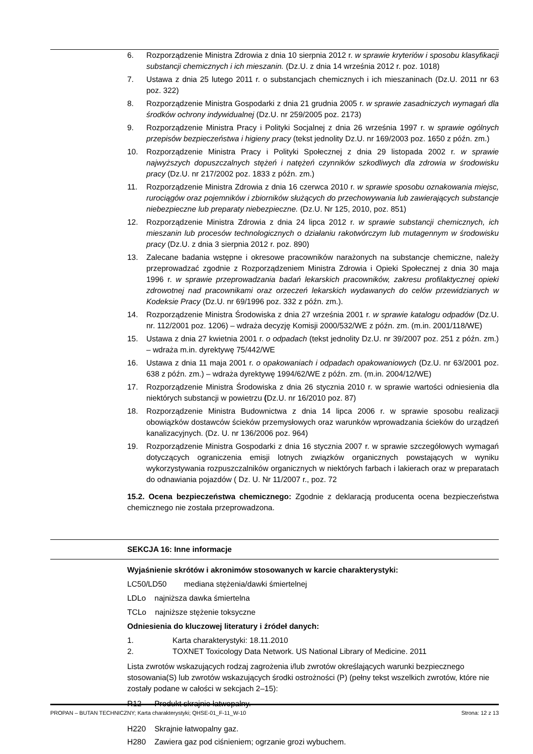6. Rozporządzenie Ministra Zdrowia z dnia 10 sierpnia 2012 r. w sprawie kryteriów i sposobu klasyfikacji substancji chemicznych i ich mieszanin. (Dz.U. z dnia 14 września 2012 r. poz. 1018)
7. Ustawa z dnia 25 lutego 2011 r. o substancjach chemicznych i ich mieszaninach (Dz.U. 2011 nr 63 poz. 322)
8. Rozporządzenie Ministra Gospodarki z dnia 21 grudnia 2005 r. w sprawie zasadniczych wymagań dla środków ochrony indywidualnej (Dz.U. nr 259/2005 poz. 2173)
9. Rozporządzenie Ministra Pracy i Polityki Socjalnej z dnia 26 września 1997 r. w sprawie ogólnych przepisów bezpieczeństwa i higieny pracy (tekst jednolity Dz.U. nr 169/2003 poz. 1650 z późn. zm.)
10. Rozporządzenie Ministra Pracy i Polityki Społecznej z dnia 29 listopada 2002 r. w sprawie najwyższych dopuszczalnych stężeń i natężeń czynników szkodliwych dla zdrowia w środowisku pracy (Dz.U. nr 217/2002 poz. 1833 z późn. zm.)
11. Rozporządzenie Ministra Zdrowia z dnia 16 czerwca 2010 r. w sprawie sposobu oznakowania miejsc, rurociągów oraz pojemników i zbiorników służących do przechowywania lub zawierających substancje niebezpieczne lub preparaty niebezpieczne. (Dz.U. Nr 125, 2010, poz. 851)
12. Rozporządzenie Ministra Zdrowia z dnia 24 lipca 2012 r. w sprawie substancji chemicznych, ich mieszanin lub procesów technologicznych o działaniu rakotwórczym lub mutagennym w środowisku pracy (Dz.U. z dnia 3 sierpnia 2012 r. poz. 890)
13. Zalecane badania wstępne i okresowe pracowników narażonych na substancje chemiczne, należy przeprowadzać zgodnie z Rozporządzeniem Ministra Zdrowia i Opieki Społecznej z dnia 30 maja 1996 r. w sprawie przeprowadzania badań lekarskich pracowników, zakresu profilaktycznej opieki zdrowotnej nad pracownikami oraz orzeczeń lekarskich wydawanych do celów przewidzianych w Kodeksie Pracy (Dz.U. nr 69/1996 poz. 332 z późn. zm.).
14. Rozporządzenie Ministra Środowiska z dnia 27 września 2001 r. w sprawie katalogu odpadów (Dz.U. nr. 112/2001 poz. 1206) – wdraża decyzję Komisji 2000/532/WE z późn. zm. (m.in. 2001/118/WE)
15. Ustawa z dnia 27 kwietnia 2001 r. o odpadach (tekst jednolity Dz.U. nr 39/2007 poz. 251 z późn. zm.) – wdraża m.in. dyrektywę 75/442/WE
16. Ustawa z dnia 11 maja 2001 r. o opakowaniach i odpadach opakowaniowych (Dz.U. nr 63/2001 poz. 638 z późn. zm.) – wdraża dyrektywę 1994/62/WE z późn. zm. (m.in. 2004/12/WE)
17. Rozporządzenie Ministra Środowiska z dnia 26 stycznia 2010 r. w sprawie wartości odniesienia dla niektórych substancji w powietrzu (Dz.U. nr 16/2010 poz. 87)
18. Rozporządzenie Ministra Budownictwa z dnia 14 lipca 2006 r. w sprawie sposobu realizacji obowiązków dostawców ścieków przemysłowych oraz warunków wprowadzania ścieków do urządzeń kanalizacyjnych. (Dz. U. nr 136/2006 poz. 964)
19. Rozporządzenie Ministra Gospodarki z dnia 16 stycznia 2007 r. w sprawie szczegółowych wymagań dotyczących ograniczenia emisji lotnych związków organicznych powstających w wyniku wykorzystywania rozpuszczalników organicznych w niektórych farbach i lakierach oraz w preparatach do odnawiania pojazdów ( Dz. U. Nr 11/2007 r., poz. 72
15.2. Ocena bezpieczeństwa chemicznego: Zgodnie z deklaracją producenta ocena bezpieczeństwa chemicznego nie została przeprowadzona.
SEKCJA 16: Inne informacje
Wyjaśnienie skrótów i akronimów stosowanych w karcie charakterystyki:
LC50/LD50 mediana stężenia/dawki śmiertelnej
LDLo najniższa dawka śmiertelna
TCLo najniższe stężenie toksyczne
Odniesienia do kluczowej literatury i źródeł danych:
1. Karta charakterystyki: 18.11.2010
2. TOXNET Toxicology Data Network. US National Library of Medicine. 2011
Lista zwrotów wskazujących rodzaj zagrożenia i/lub zwrotów określających warunki bezpiecznego stosowania(S) lub zwrotów wskazujących środki ostrożności (P) (pełny tekst wszelkich zwrotów, które nie zostały podane w całości w sekcjach 2–15):
R12 Produkt skrajnie łatwopalny.
H220 Skrajnie łatwopalny gaz.
H280 Zawiera gaz pod ciśnieniem; ogrzanie grozi wybuchem.
PROPAN – BUTAN TECHNICZNY; Karta charakterystyki; QHSE-01_F-11_W-10 Strona: 12 z 13